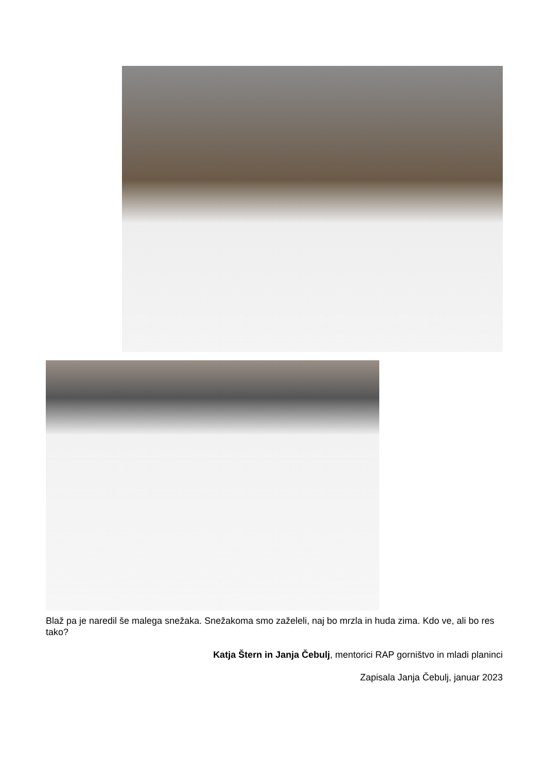Blaž pa je naredil še malega snežaka. Snežakoma smo zaželeli, naj bo mrzla in huda zima. Kdo ve, ali bo res tako?
Katja Štern in Janja Čebulj, mentorici RAP gorništvo in mladi planinci
Zapisala Janja Čebulj, januar 2023